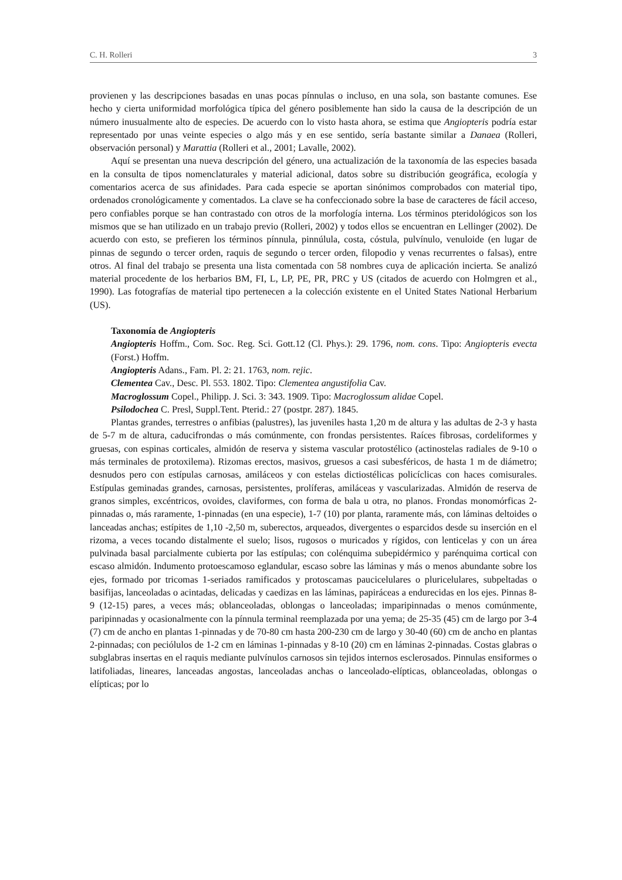C. H. Rolleri 3
provienen y las descripciones basadas en unas pocas pínnulas o incluso, en una sola, son bastante comunes. Ese hecho y cierta uniformidad morfológica típica del género posiblemente han sido la causa de la descripción de un número inusualmente alto de especies. De acuerdo con lo visto hasta ahora, se estima que Angiopteris podría estar representado por unas veinte especies o algo más y en ese sentido, sería bastante similar a Danaea (Rolleri, observación personal) y Marattia (Rolleri et al., 2001; Lavalle, 2002).
Aquí se presentan una nueva descripción del género, una actualización de la taxonomía de las especies basada en la consulta de tipos nomenclaturales y material adicional, datos sobre su distribución geográfica, ecología y comentarios acerca de sus afinidades. Para cada especie se aportan sinónimos comprobados con material tipo, ordenados cronológicamente y comentados. La clave se ha confeccionado sobre la base de caracteres de fácil acceso, pero confiables porque se han contrastado con otros de la morfología interna. Los términos pteridológicos son los mismos que se han utilizado en un trabajo previo (Rolleri, 2002) y todos ellos se encuentran en Lellinger (2002). De acuerdo con esto, se prefieren los términos pínnula, pinnúlula, costa, cóstula, pulvínulo, venuloide (en lugar de pinnas de segundo o tercer orden, raquis de segundo o tercer orden, filopodio y venas recurrentes o falsas), entre otros. Al final del trabajo se presenta una lista comentada con 58 nombres cuya de aplicación incierta. Se analizó material procedente de los herbarios BM, FI, L, LP, PE, PR, PRC y US (citados de acuerdo con Holmgren et al., 1990). Las fotografías de material tipo pertenecen a la colección existente en el United States National Herbarium (US).
Taxonomía de Angiopteris
Angiopteris Hoffm., Com. Soc. Reg. Sci. Gott.12 (Cl. Phys.): 29. 1796, nom. cons. Tipo: Angiopteris evecta (Forst.) Hoffm.
Angiopteris Adans., Fam. Pl. 2: 21. 1763, nom. rejic.
Clementea Cav., Desc. Pl. 553. 1802. Tipo: Clementea angustifolia Cav.
Macroglossum Copel., Philipp. J. Sci. 3: 343. 1909. Tipo: Macroglossum alidae Copel.
Psilodochea C. Presl, Suppl.Tent. Pterid.: 27 (postpr. 287). 1845.
Plantas grandes, terrestres o anfibias (palustres), las juveniles hasta 1,20 m de altura y las adultas de 2-3 y hasta de 5-7 m de altura, caducifrondas o más comúnmente, con frondas persistentes. Raíces fibrosas, cordeliformes y gruesas, con espinas corticales, almidón de reserva y sistema vascular protostélico (actinostelas radiales de 9-10 o más terminales de protoxilema). Rizomas erectos, masivos, gruesos a casi subesféricos, de hasta 1 m de diámetro; desnudos pero con estípulas carnosas, amiláceos y con estelas dictiostélicas policíclicas con haces comisurales. Estípulas geminadas grandes, carnosas, persistentes, prolíferas, amiláceas y vascularizadas. Almidón de reserva de granos simples, excéntricos, ovoides, claviformes, con forma de bala u otra, no planos. Frondas monomórficas 2-pinnadas o, más raramente, 1-pinnadas (en una especie), 1-7 (10) por planta, raramente más, con láminas deltoides o lanceadas anchas; estípites de 1,10 -2,50 m, suberectos, arqueados, divergentes o esparcidos desde su inserción en el rizoma, a veces tocando distalmente el suelo; lisos, rugosos o muricados y rígidos, con lenticelas y con un área pulvinada basal parcialmente cubierta por las estípulas; con colénquima subepidérmico y parénquima cortical con escaso almidón. Indumento protoescamoso eglandular, escaso sobre las láminas y más o menos abundante sobre los ejes, formado por tricomas 1-seriados ramificados y protoscamas paucicelulares o pluricelulares, subpeltadas o basifijas, lanceoladas o acintadas, delicadas y caedizas en las láminas, papiráceas a endurecidas en los ejes. Pinnas 8-9 (12-15) pares, a veces más; oblanceoladas, oblongas o lanceoladas; imparipinnadas o menos comúnmente, paripinnadas y ocasionalmente con la pínnula terminal reemplazada por una yema; de 25-35 (45) cm de largo por 3-4 (7) cm de ancho en plantas 1-pinnadas y de 70-80 cm hasta 200-230 cm de largo y 30-40 (60) cm de ancho en plantas 2-pinnadas; con peciólulos de 1-2 cm en láminas 1-pinnadas y 8-10 (20) cm en láminas 2-pinnadas. Costas glabras o subglabras insertas en el raquis mediante pulvínulos carnosos sin tejidos internos esclerosados. Pinnulas ensiformes o latifoliadas, lineares, lanceadas angostas, lanceoladas anchas o lanceolado-elípticas, oblanceoladas, oblongas o elípticas; por lo